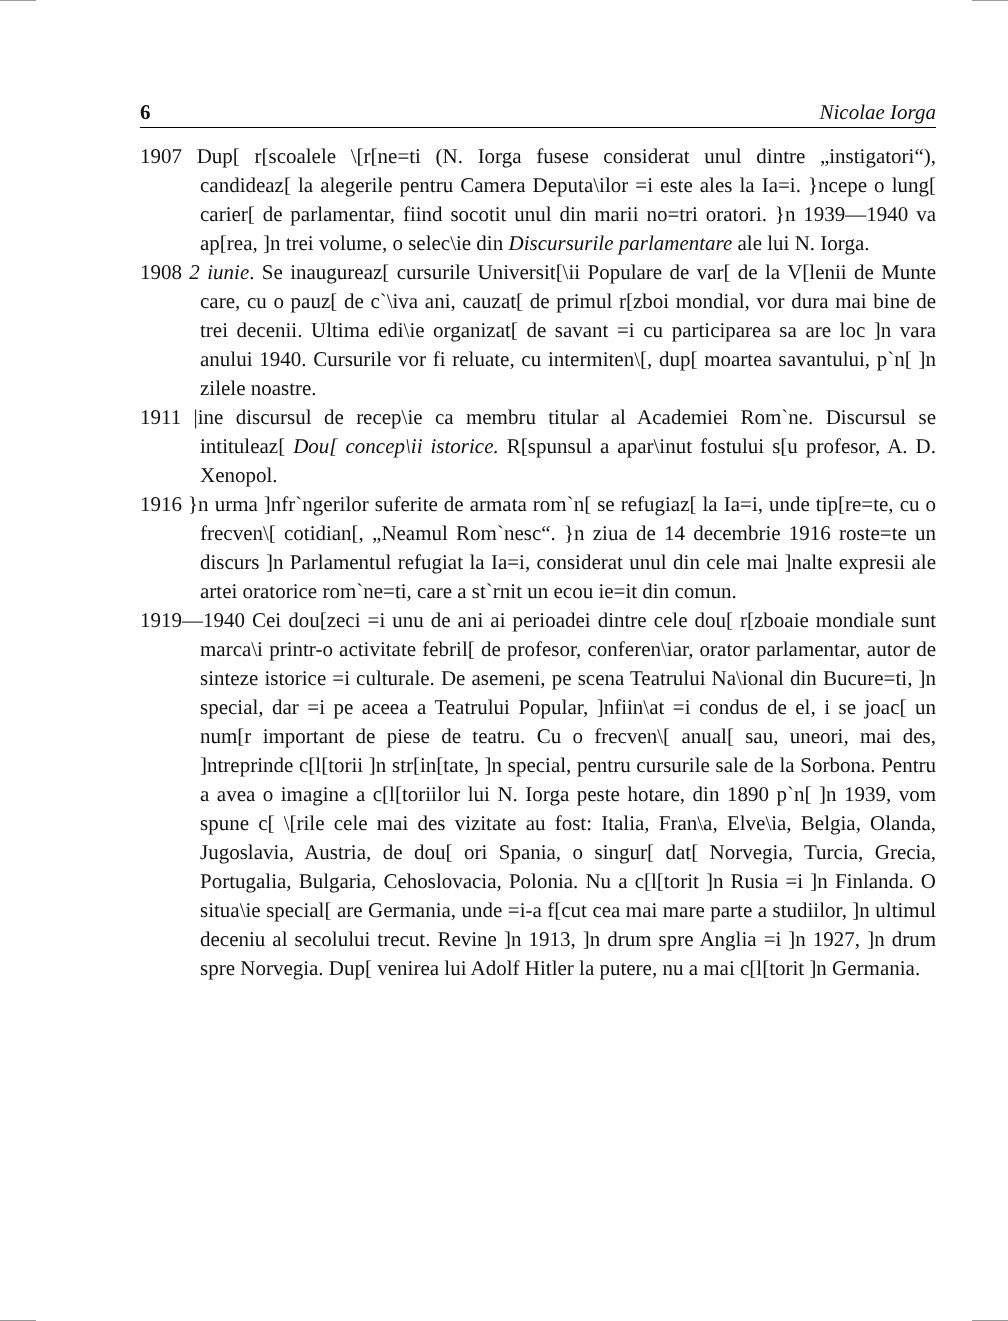6 Nicolae Iorga
1907 Dup[ r[scoalele \[r[ne=ti (N. Iorga fusese considerat unul dintre „insti­gatori“), candideaz[ la alegerile pentru Camera Deputa\ilor =i este ales la Ia=i. }ncepe o lung[ carier[ de parlamentar, fiind socotit unul din marii no=tri oratori. }n 1939—1940 va ap[rea, ]n trei volume, o selec\ie din Discursurile parlamentare ale lui N. Iorga.
1908 2 iunie. Se inaugureaz[ cursurile Universit[\ii Populare de var[ de la V[lenii de Munte care, cu o pauz[ de c`\iva ani, cauzat[ de primul r[zboi mondial, vor dura mai bine de trei decenii. Ultima edi\ie organi­zat[ de savant =i cu participarea sa are loc ]n vara anului 1940. Cursurile vor fi reluate, cu intermiten\[, dup[ moartea savantului, p`n[ ]n zilele noastre.
1911 |ine discursul de recep\ie ca membru titular al Academiei Rom`ne. Discursul se intituleaz[ Dou[ concep\ii istorice. R[spunsul a apar\inut fostului s[u profesor, A. D. Xenopol.
1916 }n urma ]nfr`ngerilor suferite de armata rom`n[ se refugiaz[ la Ia=i, unde tip[re=te, cu o frecven\[ cotidian[, „Neamul Rom`nesc“. }n ziua de 14 decembrie 1916 roste=te un discurs ]n Parlamentul refugiat la Ia=i, considerat unul din cele mai ]nalte expresii ale artei oratorice rom`ne=ti, care a st`rnit un ecou ie=it din comun.
1919—1940 Cei dou[zeci =i unu de ani ai perioadei dintre cele dou[ r[zboaie mondiale sunt marca\i printr-o activitate febril[ de profesor, conferen­\iar, orator parlamentar, autor de sinteze istorice =i culturale. De asemeni, pe scena Teatrului Na\ional din Bucure=ti, ]n special, dar =i pe aceea a Teatrului Popular, ]nfiin\at =i condus de el, i se joac[ un num[r important de piese de teatru. Cu o frecven\[ anual[ sau, uneori, mai des, ]ntreprinde c[l[torii ]n str[in[tate, ]n special, pentru cursurile sale de la Sorbona. Pentru a avea o imagine a c[l[toriilor lui N. Iorga peste hotare, din 1890 p`n[ ]n 1939, vom spune c[ \[rile cele mai des vizitate au fost: Italia, Fran\a, Elve\ia, Belgia, Olanda, Jugoslavia, Austria, de dou[ ori Spania, o singur[ dat[ Norvegia, Turcia, Grecia, Portugalia, Bulgaria, Cehoslovacia, Polonia. Nu a c[l[torit ]n Rusia =i ]n Finlanda. O situa\ie special[ are Germania, unde =i-a f[cut cea mai mare parte a studiilor, ]n ultimul deceniu al secolului trecut. Revine ]n 1913, ]n drum spre Anglia =i ]n 1927, ]n drum spre Norvegia. Dup[ venirea lui Adolf Hitler la putere, nu a mai c[l[torit ]n Germania.